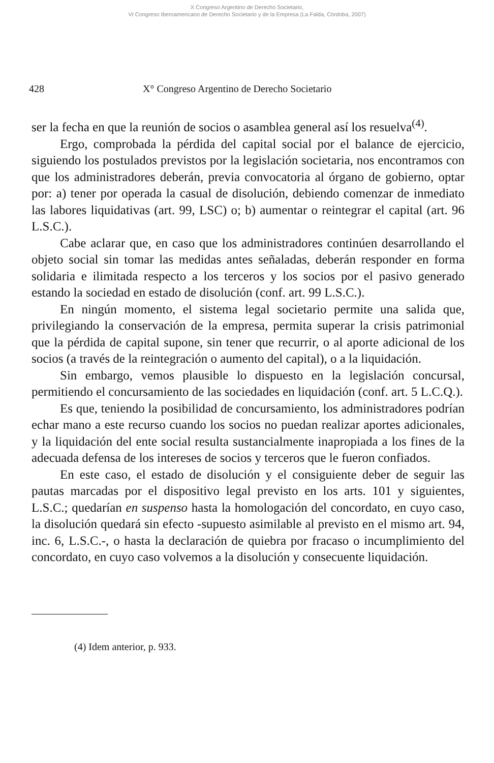X Congreso Argentino de Derecho Societario,
VI Congreso Iberoamericano de Derecho Societario y de la Empresa (La Falda, Córdoba, 2007)
428 X° Congreso Argentino de Derecho Societario
ser la fecha en que la reunión de socios o asamblea general así los resuelva<sup>(4)</sup>.
Ergo, comprobada la pérdida del capital social por el balance de ejercicio, siguiendo los postulados previstos por la legislación societaria, nos encontramos con que los administradores deberán, previa convocatoria al órgano de gobierno, optar por: a) tener por operada la casual de disolución, debiendo comenzar de inmediato las labores liquidativas (art. 99, LSC) o; b) aumentar o reintegrar el capital (art. 96 L.S.C.).
Cabe aclarar que, en caso que los administradores continúen desarrollando el objeto social sin tomar las medidas antes señaladas, deberán responder en forma solidaria e ilimitada respecto a los terceros y los socios por el pasivo generado estando la sociedad en estado de disolución (conf. art. 99 L.S.C.).
En ningún momento, el sistema legal societario permite una salida que, privilegiando la conservación de la empresa, permita superar la crisis patrimonial que la pérdida de capital supone, sin tener que recurrir, o al aporte adicional de los socios (a través de la reintegración o aumento del capital), o a la liquidación.
Sin embargo, vemos plausible lo dispuesto en la legislación concursal, permitiendo el concursamiento de las sociedades en liquidación (conf. art. 5 L.C.Q.).
Es que, teniendo la posibilidad de concursamiento, los administradores podrían echar mano a este recurso cuando los socios no puedan realizar aportes adicionales, y la liquidación del ente social resulta sustancialmente inapropiada a los fines de la adecuada defensa de los intereses de socios y terceros que le fueron confiados.
En este caso, el estado de disolución y el consiguiente deber de seguir las pautas marcadas por el dispositivo legal previsto en los arts. 101 y siguientes, L.S.C.; quedarían en suspenso hasta la homologación del concordato, en cuyo caso, la disolución quedará sin efecto -supuesto asimilable al previsto en el mismo art. 94, inc. 6, L.S.C.-, o hasta la declaración de quiebra por fracaso o incumplimiento del concordato, en cuyo caso volvemos a la disolución y consecuente liquidación.
(4) Idem anterior, p. 933.